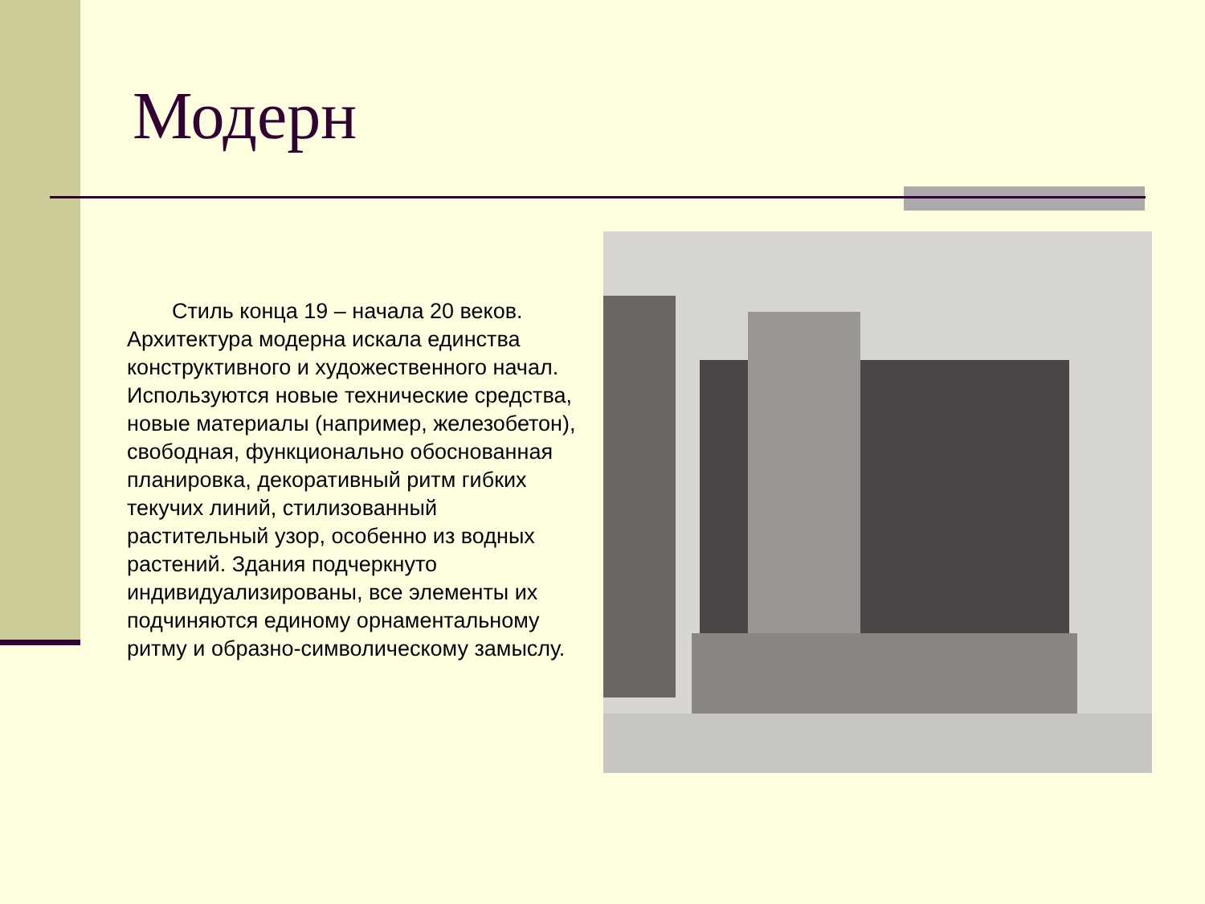Модерн
Стиль конца 19 – начала 20 веков. Архитектура модерна искала единства конструктивного и художественного начал. Используются новые технические средства, новые материалы (например, железобетон), свободная, функционально обоснованная планировка, декоративный ритм гибких текучих линий, стилизованный растительный узор, особенно из водных растений. Здания подчеркнуто индивидуализированы, все элементы их подчиняются единому орнаментальному ритму и образно-символическому замыслу.